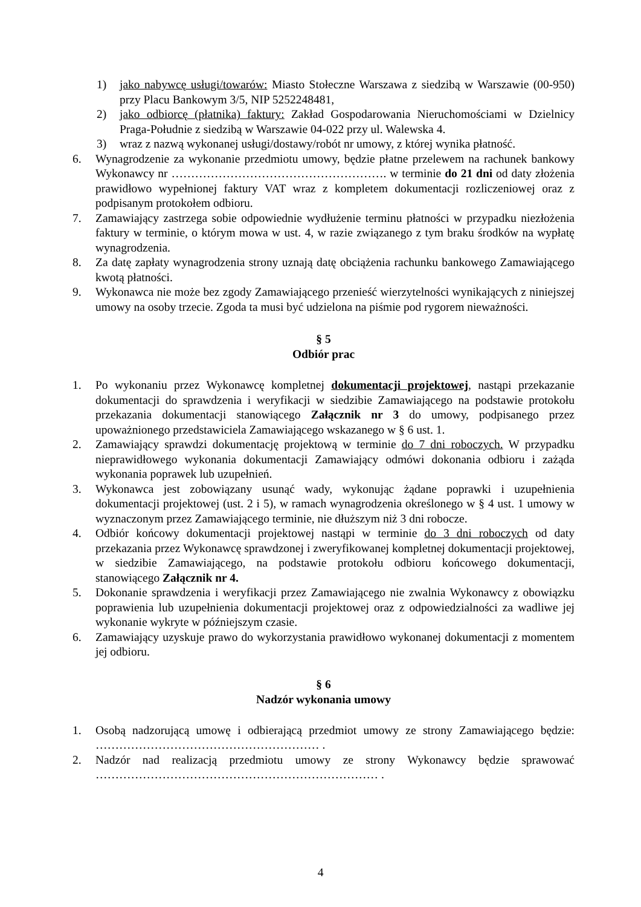1) jako nabywcę usługi/towarów: Miasto Stołeczne Warszawa z siedzibą w Warszawie (00-950) przy Placu Bankowym 3/5, NIP 5252248481,
2) jako odbiorcę (płatnika) faktury: Zakład Gospodarowania Nieruchomościami w Dzielnicy Praga-Południe z siedzibą w Warszawie 04-022 przy ul. Walewska 4.
3) wraz z nazwą wykonanej usługi/dostawy/robót nr umowy, z której wynika płatność.
6. Wynagrodzenie za wykonanie przedmiotu umowy, będzie płatne przelewem na rachunek bankowy Wykonawcy nr ………………………………………………. w terminie do 21 dni od daty złożenia prawidłowo wypełnionej faktury VAT wraz z kompletem dokumentacji rozliczeniowej oraz z podpisanym protokołem odbioru.
7. Zamawiający zastrzega sobie odpowiednie wydłużenie terminu płatności w przypadku niezłożenia faktury w terminie, o którym mowa w ust. 4, w razie związanego z tym braku środków na wypłatę wynagrodzenia.
8. Za datę zapłaty wynagrodzenia strony uznają datę obciążenia rachunku bankowego Zamawiającego kwotą płatności.
9. Wykonawca nie może bez zgody Zamawiającego przenieść wierzytelności wynikających z niniejszej umowy na osoby trzecie. Zgoda ta musi być udzielona na piśmie pod rygorem nieważności.
§ 5
Odbiór prac
1. Po wykonaniu przez Wykonawcę kompletnej dokumentacji projektowej, nastąpi przekazanie dokumentacji do sprawdzenia i weryfikacji w siedzibie Zamawiającego na podstawie protokołu przekazania dokumentacji stanowiącego Załącznik nr 3 do umowy, podpisanego przez upoważnionego przedstawiciela Zamawiającego wskazanego w § 6 ust. 1.
2. Zamawiający sprawdzi dokumentację projektową w terminie do 7 dni roboczych. W przypadku nieprawidłowego wykonania dokumentacji Zamawiający odmówi dokonania odbioru i zażąda wykonania poprawek lub uzupełnień.
3. Wykonawca jest zobowiązany usunąć wady, wykonując żądane poprawki i uzupełnienia dokumentacji projektowej (ust. 2 i 5), w ramach wynagrodzenia określonego w § 4 ust. 1 umowy w wyznaczonym przez Zamawiającego terminie, nie dłuższym niż 3 dni robocze.
4. Odbiór końcowy dokumentacji projektowej nastąpi w terminie do 3 dni roboczych od daty przekazania przez Wykonawcę sprawdzonej i zweryfikowanej kompletnej dokumentacji projektowej, w siedzibie Zamawiającego, na podstawie protokołu odbioru końcowego dokumentacji, stanowiącego Załącznik nr 4.
5. Dokonanie sprawdzenia i weryfikacji przez Zamawiającego nie zwalnia Wykonawcy z obowiązku poprawienia lub uzupełnienia dokumentacji projektowej oraz z odpowiedzialności za wadliwe jej wykonanie wykryte w późniejszym czasie.
6. Zamawiający uzyskuje prawo do wykorzystania prawidłowo wykonanej dokumentacji z momentem jej odbioru.
§ 6
Nadzór wykonania umowy
1. Osobą nadzorującą umowę i odbierającą przedmiot umowy ze strony Zamawiającego będzie: ………………………………………………… .
2. Nadzór nad realizacją przedmiotu umowy ze strony Wykonawcy będzie sprawować ……………………………………………………………… .
4